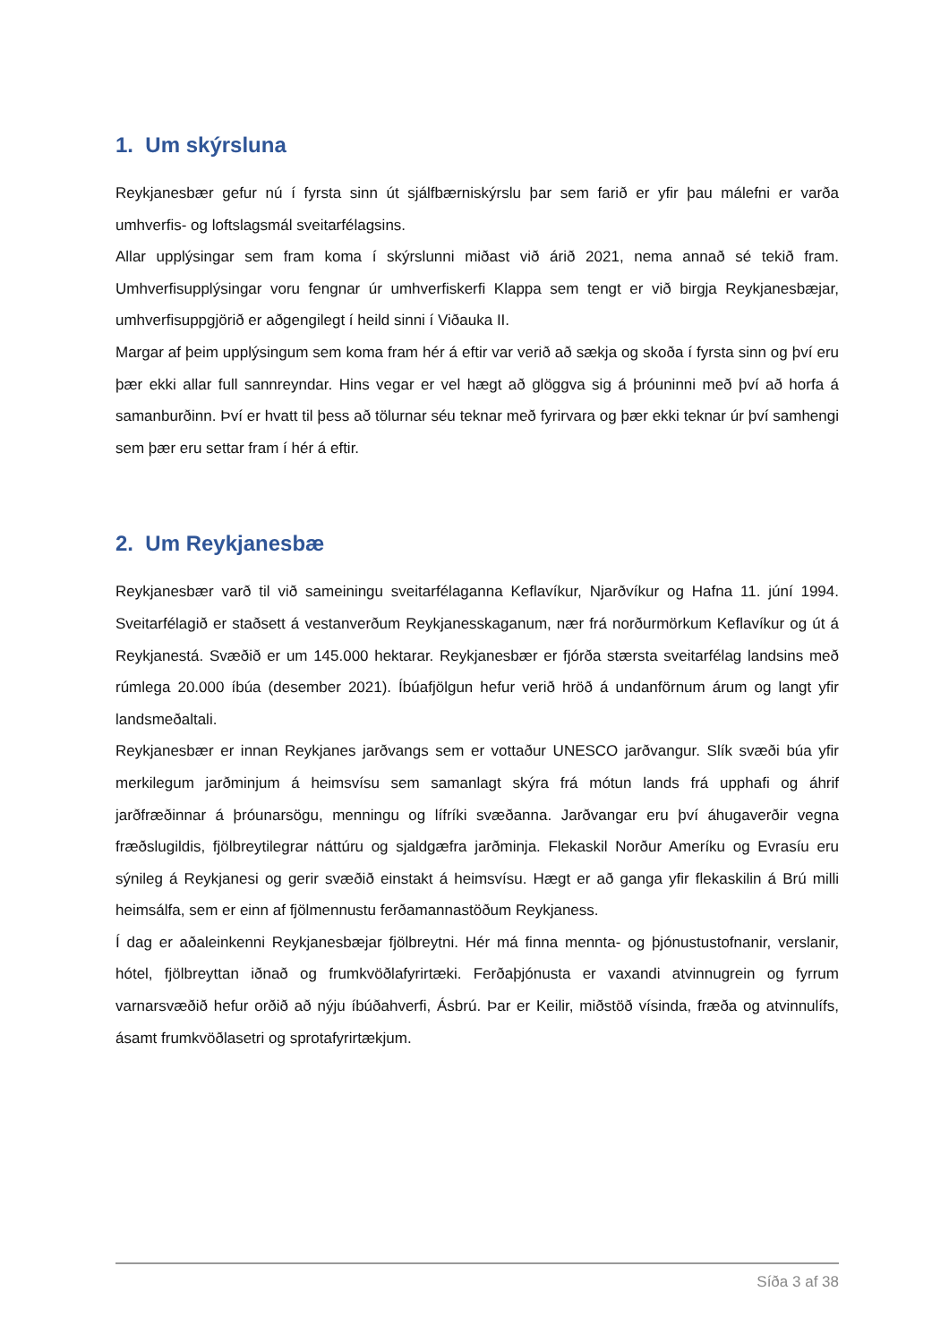1. Um skýrsluna
Reykjanesbær gefur nú í fyrsta sinn út sjálfbærniskýrslu þar sem farið er yfir þau málefni er varða umhverfis- og loftslagsmál sveitarfélagsins.
Allar upplýsingar sem fram koma í skýrslunni miðast við árið 2021, nema annað sé tekið fram. Umhverfisupplýsingar voru fengnar úr umhverfiskerfi Klappa sem tengt er við birgja Reykjanesbæjar, umhverfisuppgjörið er aðgengilegt í heild sinni í Viðauka II.
Margar af þeim upplýsingum sem koma fram hér á eftir var verið að sækja og skoða í fyrsta sinn og því eru þær ekki allar full sannreyndar. Hins vegar er vel hægt að glöggva sig á þróuninni með því að horfa á samanburðinn. Því er hvatt til þess að tölurnar séu teknar með fyrirvara og þær ekki teknar úr því samhengi sem þær eru settar fram í hér á eftir.
2. Um Reykjanesbæ
Reykjanesbær varð til við sameiningu sveitarfélaganna Keflavíkur, Njarðvíkur og Hafna 11. júní 1994. Sveitarfélagið er staðsett á vestanverðum Reykjanesskaganum, nær frá norðurmörkum Keflavíkur og út á Reykjanestá. Svæðið er um 145.000 hektarar. Reykjanesbær er fjórða stærsta sveitarfélag landsins með rúmlega 20.000 íbúa (desember 2021). Íbúafjölgun hefur verið hröð á undanförnum árum og langt yfir landsmeðaltali.
Reykjanesbær er innan Reykjanes jarðvangs sem er vottaður UNESCO jarðvangur. Slík svæði búa yfir merkilegum jarðminjum á heimsvísu sem samanlagt skýra frá mótun lands frá upphafi og áhrif jarðfræðinnar á þróunarsögu, menningu og lífríki svæðanna. Jarðvangar eru því áhugaverðir vegna fræðslugildis, fjölbreytilegrar náttúru og sjaldgæfra jarðminja. Flekaskil Norður Ameríku og Evrasíu eru sýnileg á Reykjanesi og gerir svæðið einstakt á heimsvísu. Hægt er að ganga yfir flekaskilin á Brú milli heimsálfa, sem er einn af fjölmennustu ferðamannastöðum Reykjaness.
Í dag er aðaleinkenni Reykjanesbæjar fjölbreytni. Hér má finna mennta- og þjónustustofnanir, verslanir, hótel, fjölbreyttan iðnað og frumkvöðlafyrirtæki. Ferðaþjónusta er vaxandi atvinnugrein og fyrrum varnarsvæðið hefur orðið að nýju íbúðahverfi, Ásbrú. Þar er Keilir, miðstöð vísinda, fræða og atvinnulífs, ásamt frumkvöðlasetri og sprotafyrirtækjum.
Síða 3 af 38